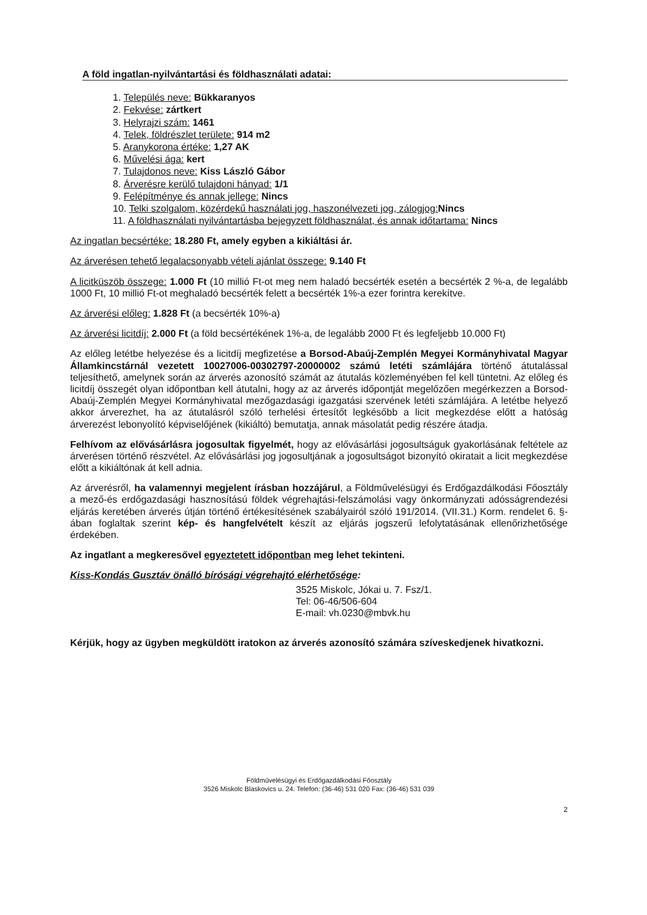A föld ingatlan-nyilvántartási és földhasználati adatai:
1. Település neve: Bükkaranyos
2. Fekvése: zártkert
3. Helyrajzi szám: 1461
4. Telek, földrészlet területe: 914 m2
5. Aranykorona értéke: 1,27 AK
6. Művelési ága: kert
7. Tulajdonos neve: Kiss László Gábor
8. Árverésre kerülő tulajdoni hányad: 1/1
9. Felépítménye és annak jellege: Nincs
10. Telki szolgalom, közérdekű használati jog, haszonélvezeti jog, zálogjog: Nincs
11. A földhasználati nyilvántartásba bejegyzett földhasználat, és annak időtartama: Nincs
Az ingatlan becsértéke: 18.280 Ft, amely egyben a kikiáltási ár.
Az árverésen tehető legalacsonyabb vételi ajánlat összege: 9.140 Ft
A licitküszöb összege: 1.000 Ft (10 millió Ft-ot meg nem haladó becsérték esetén a becsérték 2 %-a, de legalább 1000 Ft, 10 millió Ft-ot meghaladó becsérték felett a becsérték 1%-a ezer forintra kerekítve.
Az árverési előleg: 1.828 Ft (a becsérték 10%-a)
Az árverési licitdíj: 2.000 Ft (a föld becsértékének 1%-a, de legalább 2000 Ft és legfeljebb 10.000 Ft)
Az előleg letétbe helyezése és a licitdíj megfizetése a Borsod-Abaúj-Zemplén Megyei Kormányhivatal Magyar Államkincstárnál vezetett 10027006-00302797-20000002 számú letéti számlájára történő átutalással teljesíthető, amelynek során az árverés azonosító számát az átutalás közleményében fel kell tüntetni. Az előleg és licitdíj összegét olyan időpontban kell átutalni, hogy az az árverés időpontját megelőzően megérkezzen a Borsod-Abaúj-Zemplén Megyei Kormányhivatal mezőgazdasági igazgatási szervének letéti számlájára. A letétbe helyező akkor árverezhet, ha az átutalásról szóló terhelési értesítőt legkésőbb a licit megkezdése előtt a hatóság árverezést lebonyolító képviselőjének (kikiáltó) bemutatja, annak másolatát pedig részére átadja.
Felhívom az elővásárlásra jogosultak figyelmét, hogy az elővásárlási jogosultságuk gyakorlásának feltétele az árverésen történő részvétel. Az elővásárlási jog jogosultjának a jogosultságot bizonyító okiratait a licit megkezdése előtt a kikiáltónak át kell adnia.
Az árverésről, ha valamennyi megjelent írásban hozzájárul, a Földművelésügyi és Erdőgazdálkodási Főosztály a mező-és erdőgazdasági hasznosítású földek végrehajtási-felszámolási vagy önkormányzati adósságrendezési eljárás keretében árverés útján történő értékesítésének szabályairól szóló 191/2014. (VII.31.) Korm. rendelet 6. §-ában foglaltak szerint kép- és hangfelvételt készít az eljárás jogszerű lefolytatásának ellenőrizhetősége érdekében.
Az ingatlant a megkeresővel egyeztetett időpontban meg lehet tekinteni.
Kiss-Kondás Gusztáv önálló bírósági végrehajtó elérhetősége:
3525 Miskolc, Jókai u. 7. Fsz/1.
Tel: 06-46/506-604
E-mail: vh.0230@mbvk.hu
Kérjük, hogy az ügyben megküldött iratokon az árverés azonosító számára szíveskedjenek hivatkozni.
Földművelésügyi és Erdőgazdálkodási Főosztály
3526 Miskolc Blaskovics u. 24. Telefon: (36-46) 531 020 Fax: (36-46) 531 039
2